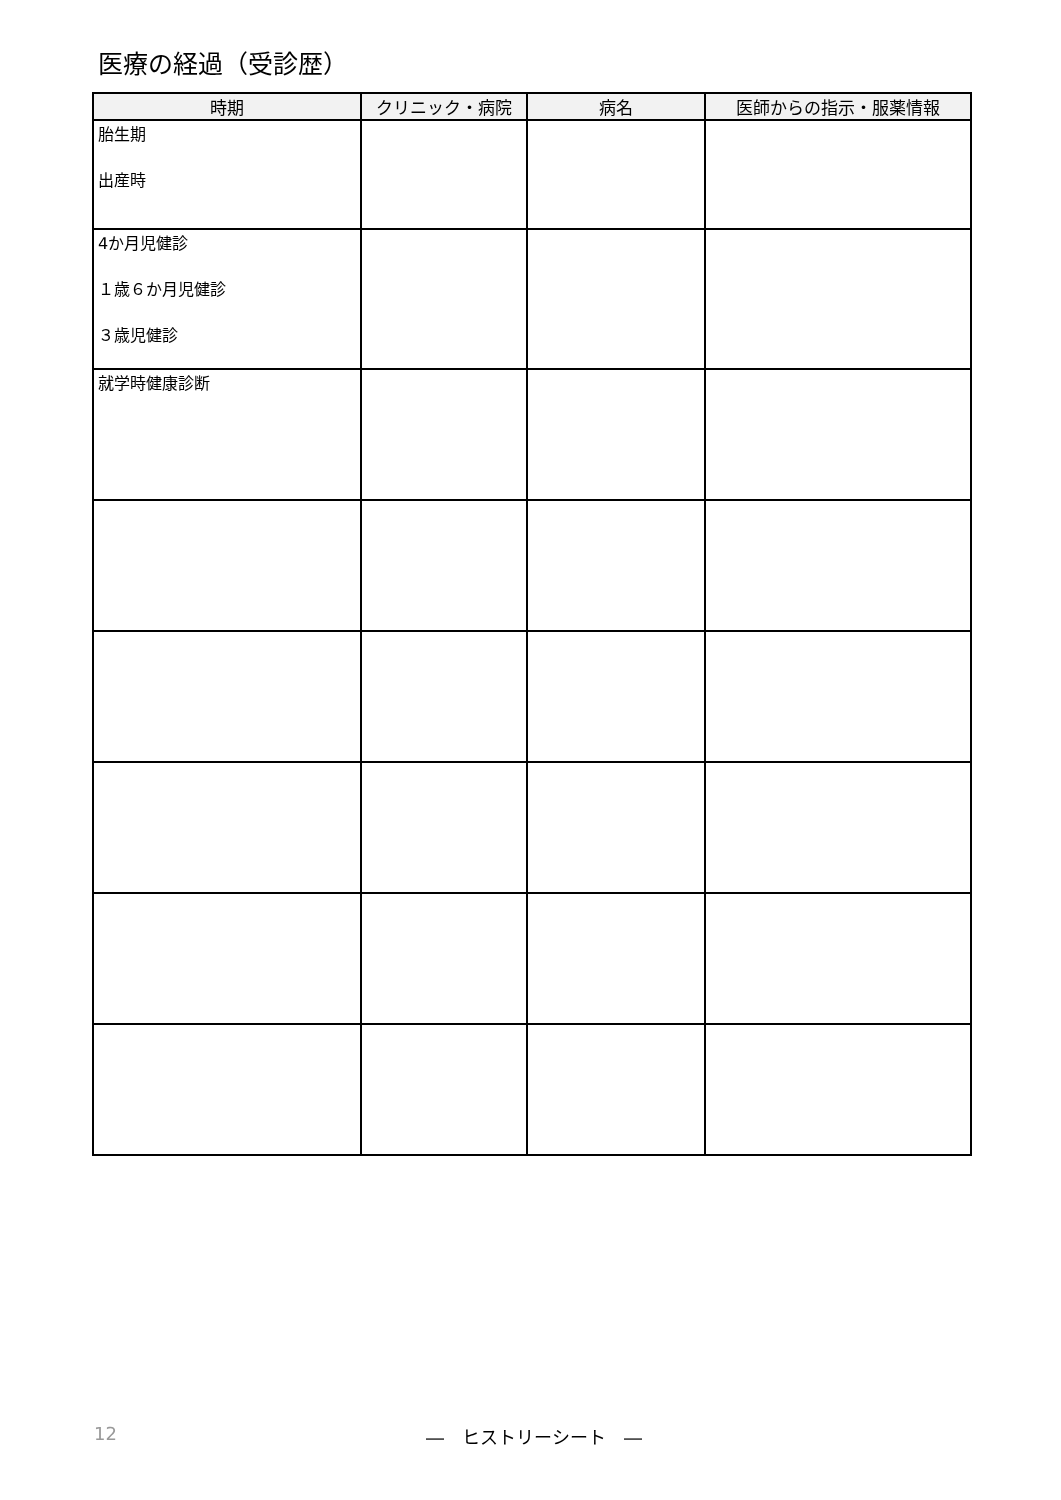医療の経過（受診歴）
| 時期 | クリニック・病院 | 病名 | 医師からの指示・服薬情報 |
| --- | --- | --- | --- |
| 胎生期 出産時 | | | |
| 4か月児健診 １歳６か月児健診 ３歳児健診 | | | |
| 就学時健康診断 | | | |
12
―　ヒストリーシート　―